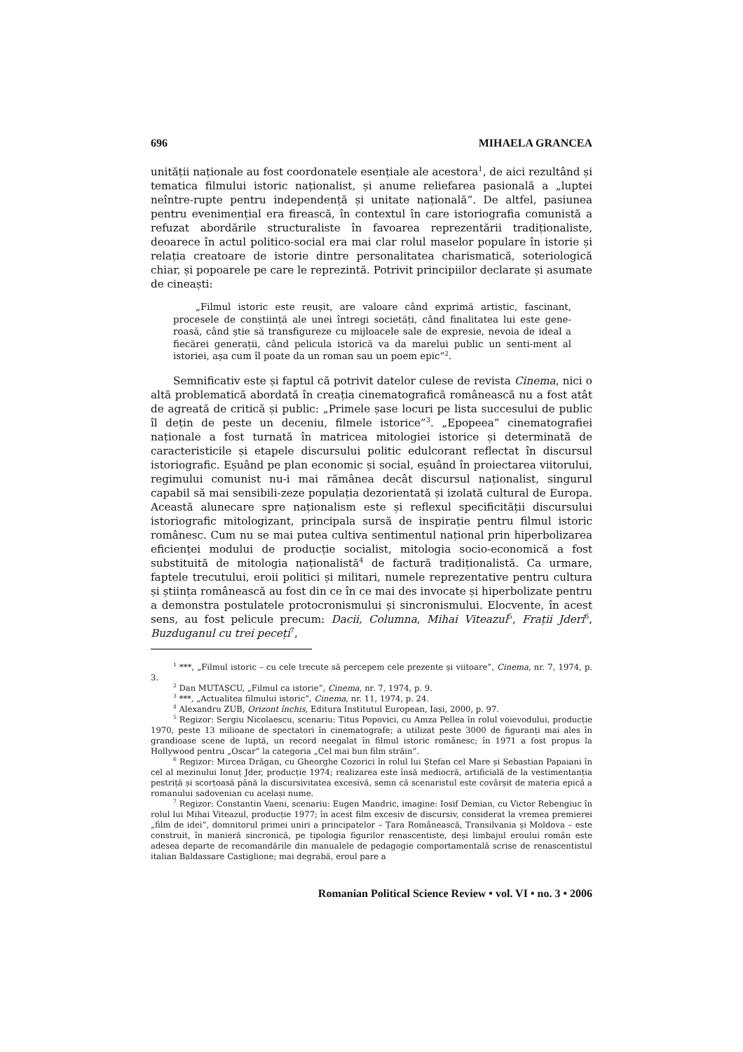696 MIHAELA GRANCEA
unității naționale au fost coordonatele esențiale ale acestora<sup>1</sup>, de aici rezultând și tematica filmului istoric naționalist, și anume reliefarea pasională a „luptei neîntre-rupte pentru independență și unitate națională”. De altfel, pasiunea pentru evenimențial era firească, în contextul în care istoriografia comunistă a refuzat abordările structuraliste în favoarea reprezentării tradiționaliste, deoarece în actul politico-social era mai clar rolul maselor populare în istorie și relația creatoare de istorie dintre personalitatea charismatică, soteriologică chiar, și popoarele pe care le reprezintă. Potrivit principiilor declarate și asumate de cineaști:
„Filmul istoric este reușit, are valoare când exprimă artistic, fascinant, procesele de conștiință ale unei întregi societăți, când finalitatea lui este gene-roasă, când știe să transfigureze cu mijloacele sale de expresie, nevoia de ideal a fiecărei generații, când pelicula istorică va da marelui public un senti-ment al istoriei, așa cum îl poate da un roman sau un poem epic”<sup>2</sup>.
Semnificativ este și faptul că potrivit datelor culese de revista Cinema, nici o altă problematică abordată în creația cinematografică românească nu a fost atât de agreată de critică și public: „Primele șase locuri pe lista succesului de public îl dețin de peste un deceniu, filmele istorice”<sup>3</sup>. „Epopeea” cinematografiei naționale a fost turnată în matricea mitologiei istorice și determinată de caracteristicile și etapele discursului politic edulcorant reflectat în discursul istoriografic. Eșuând pe plan economic și social, eșuând în proiectarea viitorului, regimului comunist nu-i mai rămânea decât discursul naționalist, singurul capabil să mai sensibili-zeze populația dezorientată și izolată cultural de Europa. Această alunecare spre naționalism este și reflexul specificității discursului istoriografic mitologizant, principala sursă de inspirație pentru filmul istoric românesc. Cum nu se mai putea cultiva sentimentul național prin hiperbolizarea eficienței modului de producție socialist, mitologia socio-economică a fost substituită de mitologia naționalistă<sup>4</sup> de factură tradiționalistă. Ca urmare, faptele trecutului, eroii politici și militari, numele reprezentative pentru cultura și știința românească au fost din ce în ce mai des invocate și hiperbolizate pentru a demonstra postulatele protocronismului și sincronismului. Elocvente, în acest sens, au fost pelicule precum: Dacii, Columna, Mihai Viteazul<sup>5</sup>, Frații Jderi<sup>6</sup>, Buzduganul cu trei peceți<sup>7</sup>,
<sup>1</sup> ***, „Filmul istoric – cu cele trecute să percepem cele prezente și viitoare”, Cinema, nr. 7, 1974, p. 3.
<sup>2</sup> Dan MUTAȘCU, „Filmul ca istorie”, Cinema, nr. 7, 1974, p. 9.
<sup>3</sup> ***, „Actualitea filmului istoric”, Cinema, nr. 11, 1974, p. 24.
<sup>4</sup> Alexandru ZUB, Orizont închis, Editura Institutul European, Iași, 2000, p. 97.
<sup>5</sup> Regizor: Sergiu Nicolaescu, scenariu: Titus Popovici, cu Amza Pellea în rolul voievodului, producție 1970, peste 13 milioane de spectatori în cinematografe; a utilizat peste 3000 de figuranți mai ales în grandioase scene de luptă, un record neegalat în filmul istoric românesc; în 1971 a fost propus la Hollywood pentru „Oscar” la categoria „Cel mai bun film străin”.
<sup>6</sup> Regizor: Mircea Drăgan, cu Gheorghe Cozorici în rolul lui Ștefan cel Mare și Sebastian Papaiani în cel al mezinului Ionuț Jder, producție 1974; realizarea este însă mediocră, artificială de la vestimentanția pestriță și scorțoasă până la discursivitatea excesivă, semn că scenaristul este covârșit de materia epică a romanului sadovenian cu același nume.
<sup>7</sup> Regizor: Constantin Vaeni, scenariu: Eugen Mandric, imagine: Iosif Demian, cu Victor Rebengiuc în rolul lui Mihai Viteazul, producție 1977; în acest film excesiv de discursiv, considerat la vremea premierei „film de idei”, domnitorul primei uniri a principatelor – Țara Românească, Transilvania și Moldova – este construit, în manieră sincronică, pe tipologia figurilor renascentiste, deși limbajul eroului român este adesea departe de recomandările din manualele de pedagogie comportamentală scrise de renascentistul italian Baldassare Castiglione; mai degrabă, eroul pare a
Romanian Political Science Review • vol. VI • no. 3 • 2006